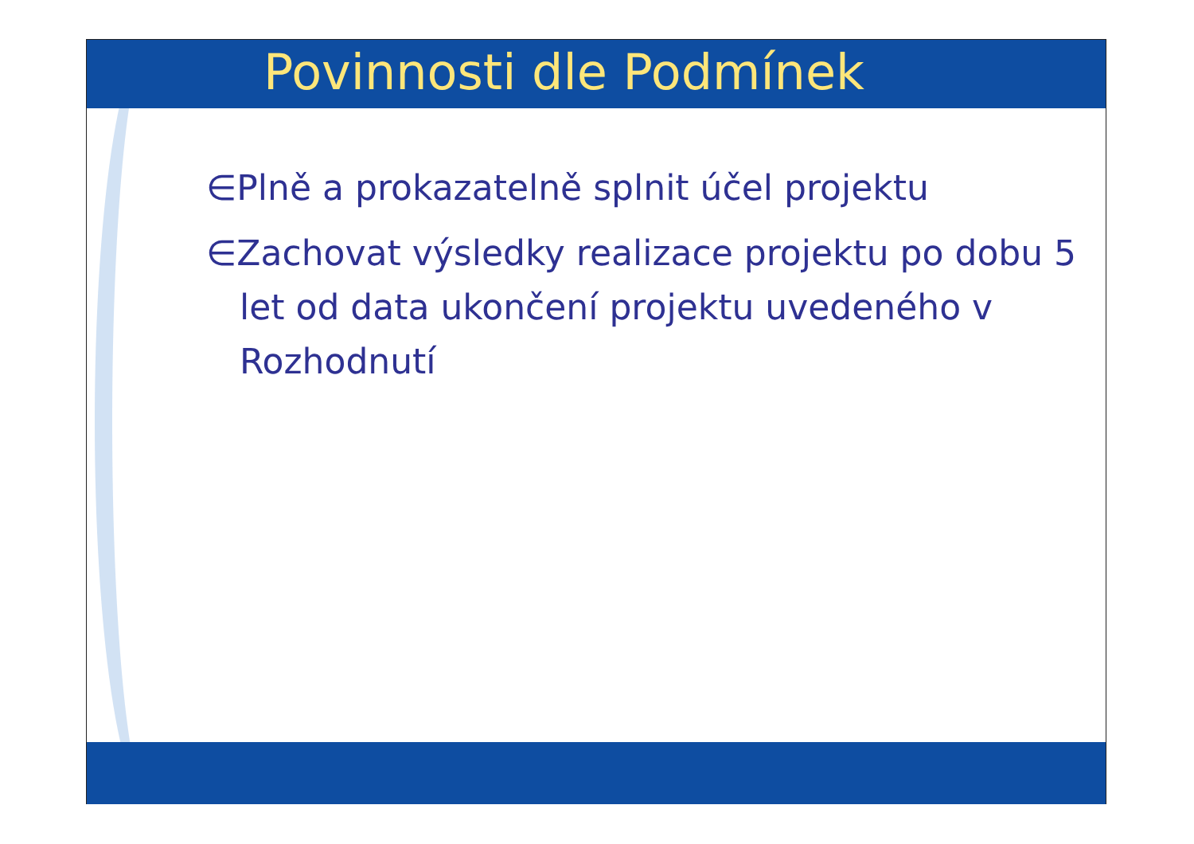Povinnosti dle Podmínek
∈Plně a prokazatelně splnit účel projektu
∈Zachovat výsledky realizace projektu po dobu 5 let od data ukončení projektu uvedeného v Rozhodnutí